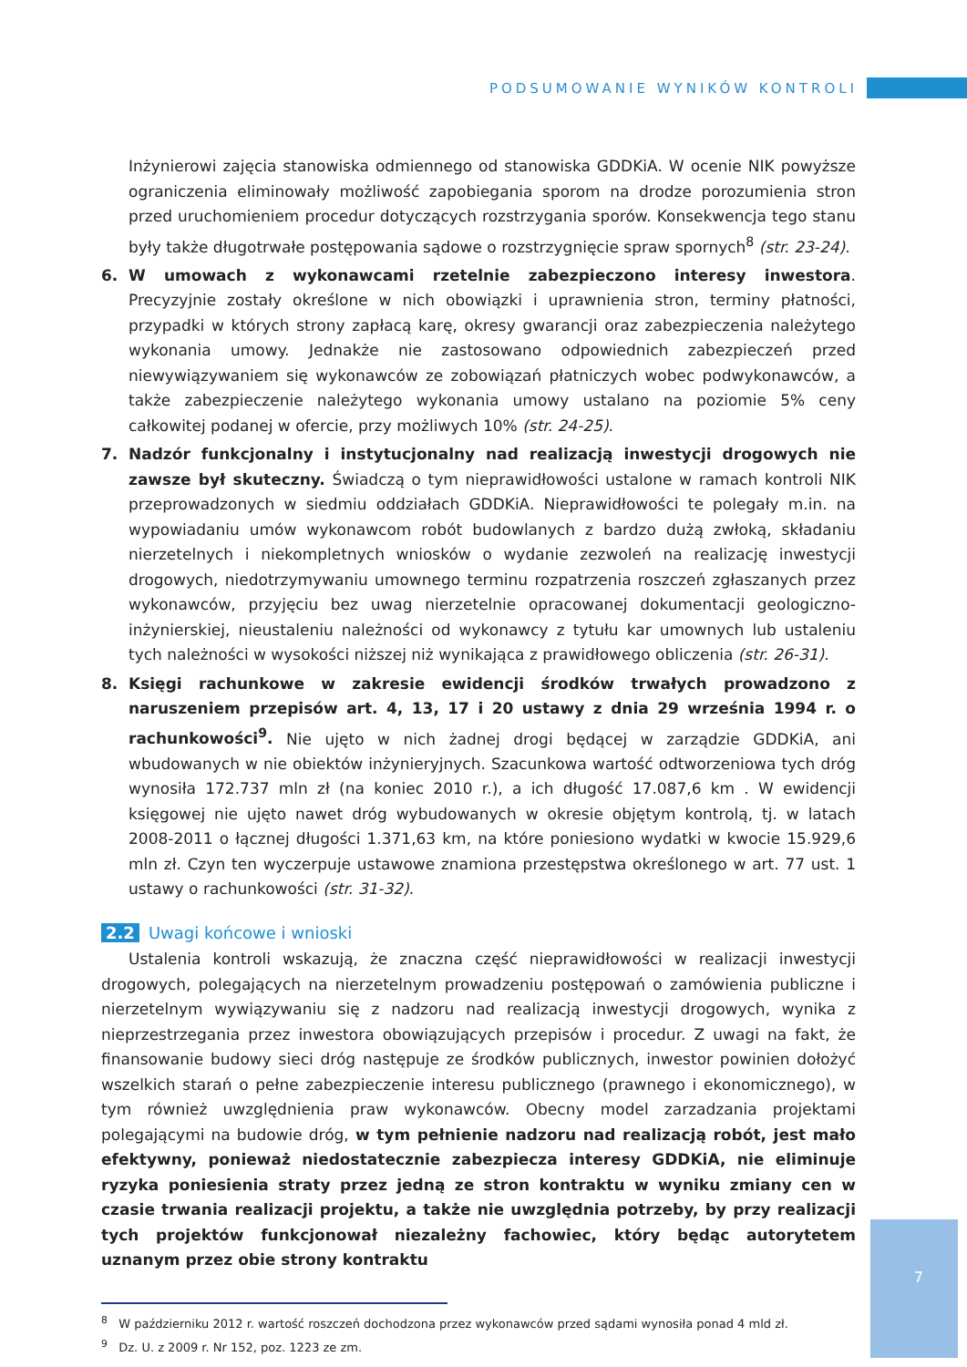PODSUMOWANIE WYNIKÓW KONTROLI
Inżynierowi zajęcia stanowiska odmiennego od stanowiska GDDKiA. W ocenie NIK powyższe ograniczenia eliminowały możliwość zapobiegania sporom na drodze porozumienia stron przed uruchomieniem procedur dotyczących rozstrzygania sporów. Konsekwencja tego stanu były także długotrwałe postępowania sądowe o rozstrzygnięcie spraw spornych<sup>8</sup> (str. 23-24).
6. W umowach z wykonawcami rzetelnie zabezpieczono interesy inwestora. Precyzyjnie zostały określone w nich obowiązki i uprawnienia stron, terminy płatności, przypadki w których strony zapłacą karę, okresy gwarancji oraz zabezpieczenia należytego wykonania umowy. Jednakże nie zastosowano odpowiednich zabezpieczeń przed niewywiązywaniem się wykonawców ze zobowiązań płatniczych wobec podwykonawców, a także zabezpieczenie należytego wykonania umowy ustalano na poziomie 5% ceny całkowitej podanej w ofercie, przy możliwych 10% (str. 24-25).
7. Nadzór funkcjonalny i instytucjonalny nad realizacją inwestycji drogowych nie zawsze był skuteczny. Świadczą o tym nieprawidłowości ustalone w ramach kontroli NIK przeprowadzonych w siedmiu oddziałach GDDKiA. Nieprawidłowości te polegały m.in. na wypowiadaniu umów wykonawcom robót budowlanych z bardzo dużą zwłoką, składaniu nierzetelnych i niekompletnych wniosków o wydanie zezwoleń na realizację inwestycji drogowych, niedotrzymywaniu umownego terminu rozpatrzenia roszczeń zgłaszanych przez wykonawców, przyjęciu bez uwag nierzetelnie opracowanej dokumentacji geologiczno-inżynierskiej, nieustaleniu należności od wykonawcy z tytułu kar umownych lub ustaleniu tych należności w wysokości niższej niż wynikająca z prawidłowego obliczenia (str. 26-31).
8. Księgi rachunkowe w zakresie ewidencji środków trwałych prowadzono z naruszeniem przepisów art. 4, 13, 17 i 20 ustawy z dnia 29 września 1994 r. o rachunkowości<sup>9</sup>. Nie ujęto w nich żadnej drogi będącej w zarządzie GDDKiA, ani wbudowanych w nie obiektów inżynieryjnych. Szacunkowa wartość odtworzeniowa tych dróg wynosiła 172.737 mln zł (na koniec 2010 r.), a ich długość 17.087,6 km . W ewidencji księgowej nie ujęto nawet dróg wybudowanych w okresie objętym kontrolą, tj. w latach 2008-2011 o łącznej długości 1.371,63 km, na które poniesiono wydatki w kwocie 15.929,6 mln zł. Czyn ten wyczerpuje ustawowe znamiona przestępstwa określonego w art. 77 ust. 1 ustawy o rachunkowości (str. 31-32).
2.2 Uwagi końcowe i wnioski
Ustalenia kontroli wskazują, że znaczna część nieprawidłowości w realizacji inwestycji drogowych, polegających na nierzetelnym prowadzeniu postępowań o zamówienia publiczne i nierzetelnym wywiązywaniu się z nadzoru nad realizacją inwestycji drogowych, wynika z nieprzestrzegania przez inwestora obowiązujących przepisów i procedur. Z uwagi na fakt, że finansowanie budowy sieci dróg następuje ze środków publicznych, inwestor powinien dołożyć wszelkich starań o pełne zabezpieczenie interesu publicznego (prawnego i ekonomicznego), w tym również uwzględnienia praw wykonawców. Obecny model zarzadzania projektami polegającymi na budowie dróg, w tym pełnienie nadzoru nad realizacją robót, jest mało efektywny, ponieważ niedostatecznie zabezpiecza interesy GDDKiA, nie eliminuje ryzyka poniesienia straty przez jedną ze stron kontraktu w wyniku zmiany cen w czasie trwania realizacji projektu, a także nie uwzględnia potrzeby, by przy realizacji tych projektów funkcjonował niezależny fachowiec, który będąc autorytetem uznanym przez obie strony kontraktu
<sup>8</sup> W październiku 2012 r. wartość roszczeń dochodzona przez wykonawców przed sądami wynosiła ponad 4 mld zł.
<sup>9</sup> Dz. U. z 2009 r. Nr 152, poz. 1223 ze zm.
7